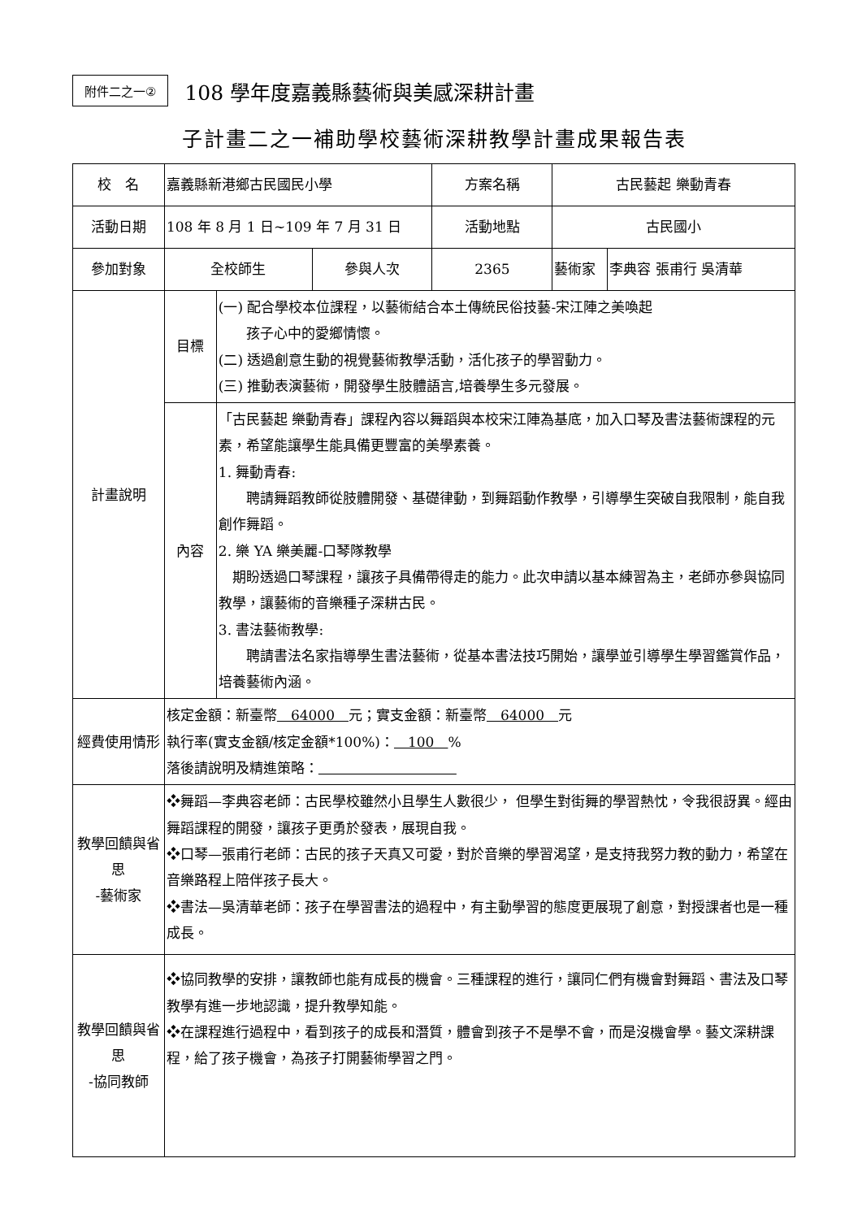附件二之一②
108 學年度嘉義縣藝術與美感深耕計畫
子計畫二之一補助學校藝術深耕教學計畫成果報告表
| 校 名 | 嘉義縣新港鄉古民國民小學 | | | 方案名稱 | 古民藝起 樂動青春 | |
| 活動日期 | 108 年 8 月 1 日~109 年 7 月 31 日 | | | 活動地點 | 古民國小 | |
| 參加對象 | 全校師生 | | 參與人次 | 2365 | 藝術家 | 李典容 張甫行 吳清華 |
| 計畫說明 | 目標 | (一) 配合學校本位課程，以藝術結合本土傳統民俗技藝-宋江陣之美喚起 孩子心中的愛鄉情懷。 (二) 透過創意生動的視覺藝術教學活動，活化孩子的學習動力。 (三) 推動表演藝術，開發學生肢體語言,培養學生多元發展。 | | | | |
| | 內容 | 「古民藝起 樂動青春」課程內容以舞蹈與本校宋江陣為基底，加入口琴及書法藝術課程的元素，希望能讓學生能具備更豐富的美學素養。 1. 舞動青春: 聘請舞蹈教師從肢體開發、基礎律動，到舞蹈動作教學，引導學生突破自我限制，能自我創作舞蹈。 2. 樂 YA 樂美麗-口琴隊教學 期盼透過口琴課程，讓孩子具備帶得走的能力。此次申請以基本練習為主，老師亦參與協同教學，讓藝術的音樂種子深耕古民。 3. 書法藝術教學: 聘請書法名家指導學生書法藝術，從基本書法技巧開始，讓學並引導學生學習鑑賞作品，培養藝術內涵。 | | | | |
| 經費使用情形 | 核定金額：新臺幣 64000 元；實支金額：新臺幣 64000 元 執行率(實支金額/核定金額*100%)： 100 % 落後請說明及精進策略： | | | | | |
| 教學回饋與省思 -藝術家 | ❖舞蹈—李典容老師：古民學校雖然小且學生人數很少， 但學生對街舞的學習熱忱，令我很訝異。經由舞蹈課程的開發，讓孩子更勇於發表，展現自我。 ❖口琴—張甫行老師：古民的孩子天真又可愛，對於音樂的學習渴望，是支持我努力教的動力，希望在音樂路程上陪伴孩子長大。 ❖書法—吳清華老師：孩子在學習書法的過程中，有主動學習的態度更展現了創意，對授課者也是一種成長。 | | | | | |
| 教學回饋與省思 -協同教師 | ❖協同教學的安排，讓教師也能有成長的機會。三種課程的進行，讓同仁們有機會對舞蹈、書法及口琴教學有進一步地認識，提升教學知能。 ❖在課程進行過程中，看到孩子的成長和潛質，體會到孩子不是學不會，而是沒機會學。藝文深耕課程，給了孩子機會，為孩子打開藝術學習之門。 | | | | | |